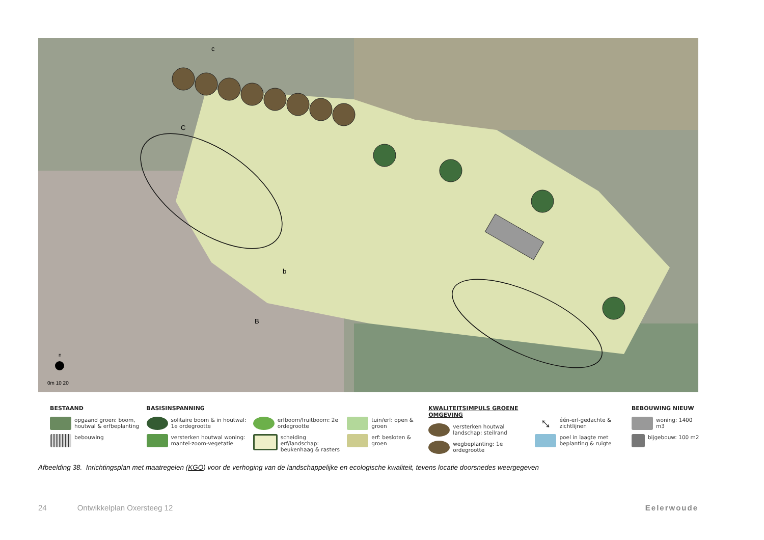n
0m 10 20
c
C
b
B
BESTAAND
opgaand groen: boom, houtwal & erfbeplanting
bebouwing
BASISINSPANNING
solitaire boom & in houtwal: 1e ordegrootte
versterken houtwal woning: mantel-zoom-vegetatie
erfboom/fruitboom: 2e ordegrootte
scheiding erf/landschap: beukenhaag & rasters
tuin/erf: open & groen
erf: besloten & groen
KWALITEITSIMPULS GROENE OMGEVING
versterken houtwal landschap: steilrand
wegbeplanting: 1e ordegrootte
⤡
één-erf-gedachte & zichtlijnen
poel in laagte met beplanting & ruigte
BEBOUWING NIEUW
woning: 1400 m3
bijgebouw: 100 m2
Afbeelding 38. Inrichtingsplan met maatregelen (KGO) voor de verhoging van de landschappelijke en ecologische kwaliteit, tevens locatie doorsnedes weergegeven
24 Ontwikkelplan Oxersteeg 12 Eelerwoude